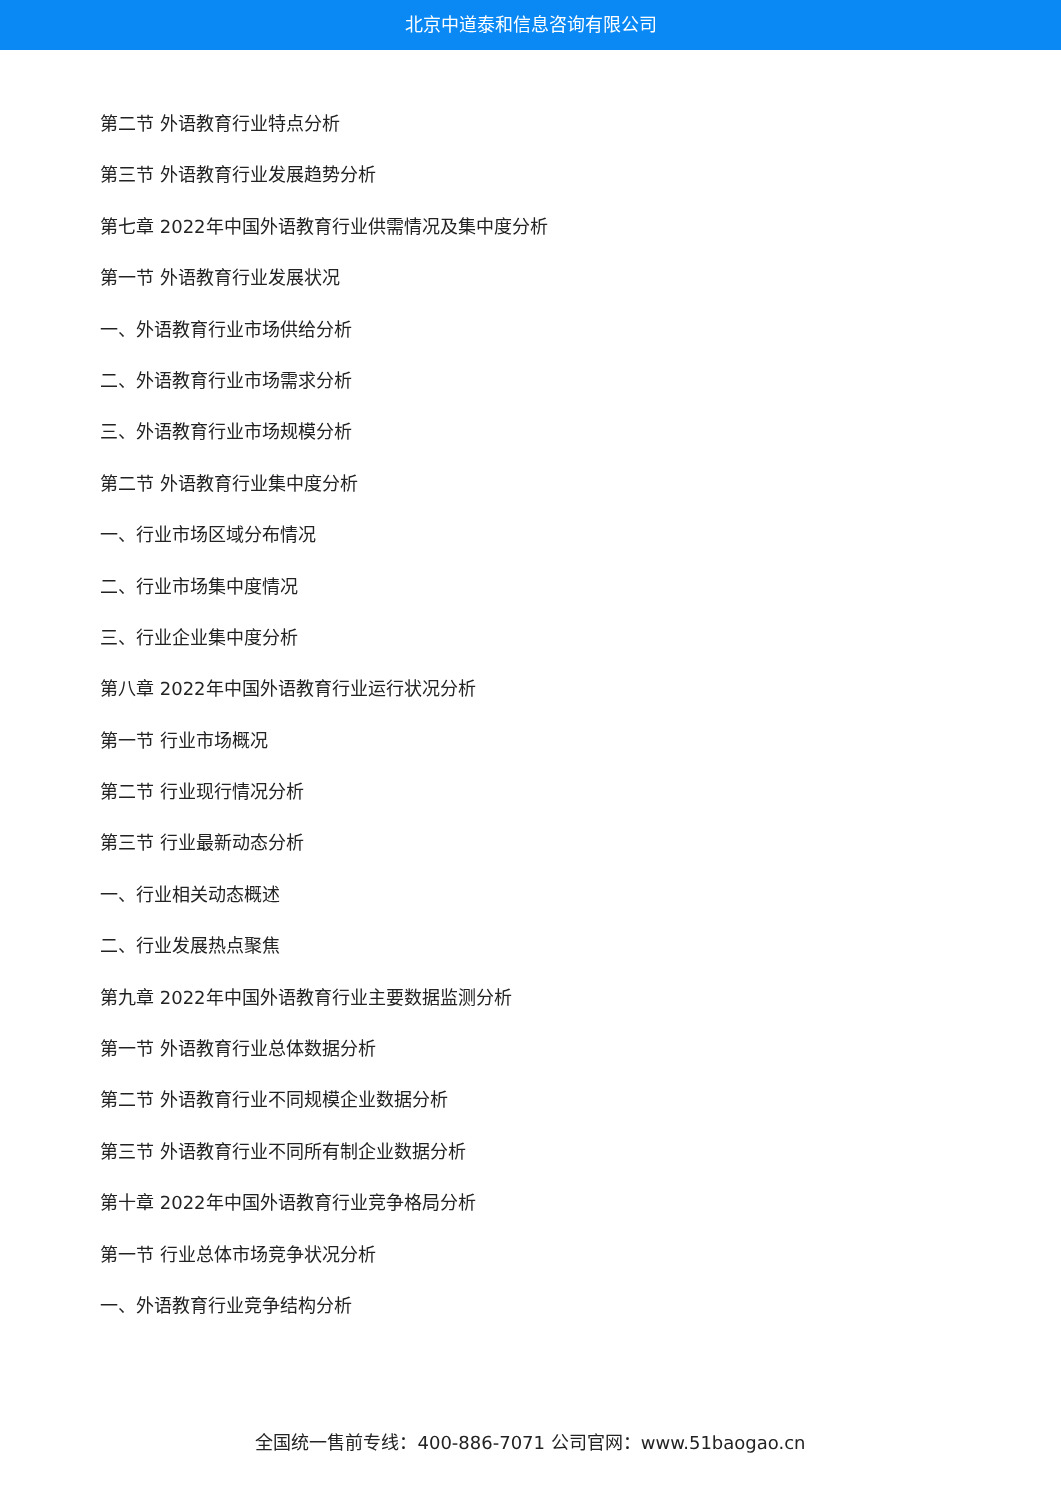北京中道泰和信息咨询有限公司
第二节 外语教育行业特点分析
第三节 外语教育行业发展趋势分析
第七章 2022年中国外语教育行业供需情况及集中度分析
第一节 外语教育行业发展状况
一、外语教育行业市场供给分析
二、外语教育行业市场需求分析
三、外语教育行业市场规模分析
第二节 外语教育行业集中度分析
一、行业市场区域分布情况
二、行业市场集中度情况
三、行业企业集中度分析
第八章 2022年中国外语教育行业运行状况分析
第一节 行业市场概况
第二节 行业现行情况分析
第三节 行业最新动态分析
一、行业相关动态概述
二、行业发展热点聚焦
第九章 2022年中国外语教育行业主要数据监测分析
第一节 外语教育行业总体数据分析
第二节 外语教育行业不同规模企业数据分析
第三节 外语教育行业不同所有制企业数据分析
第十章 2022年中国外语教育行业竞争格局分析
第一节 行业总体市场竞争状况分析
一、外语教育行业竞争结构分析
全国统一售前专线：400-886-7071 公司官网：www.51baogao.cn